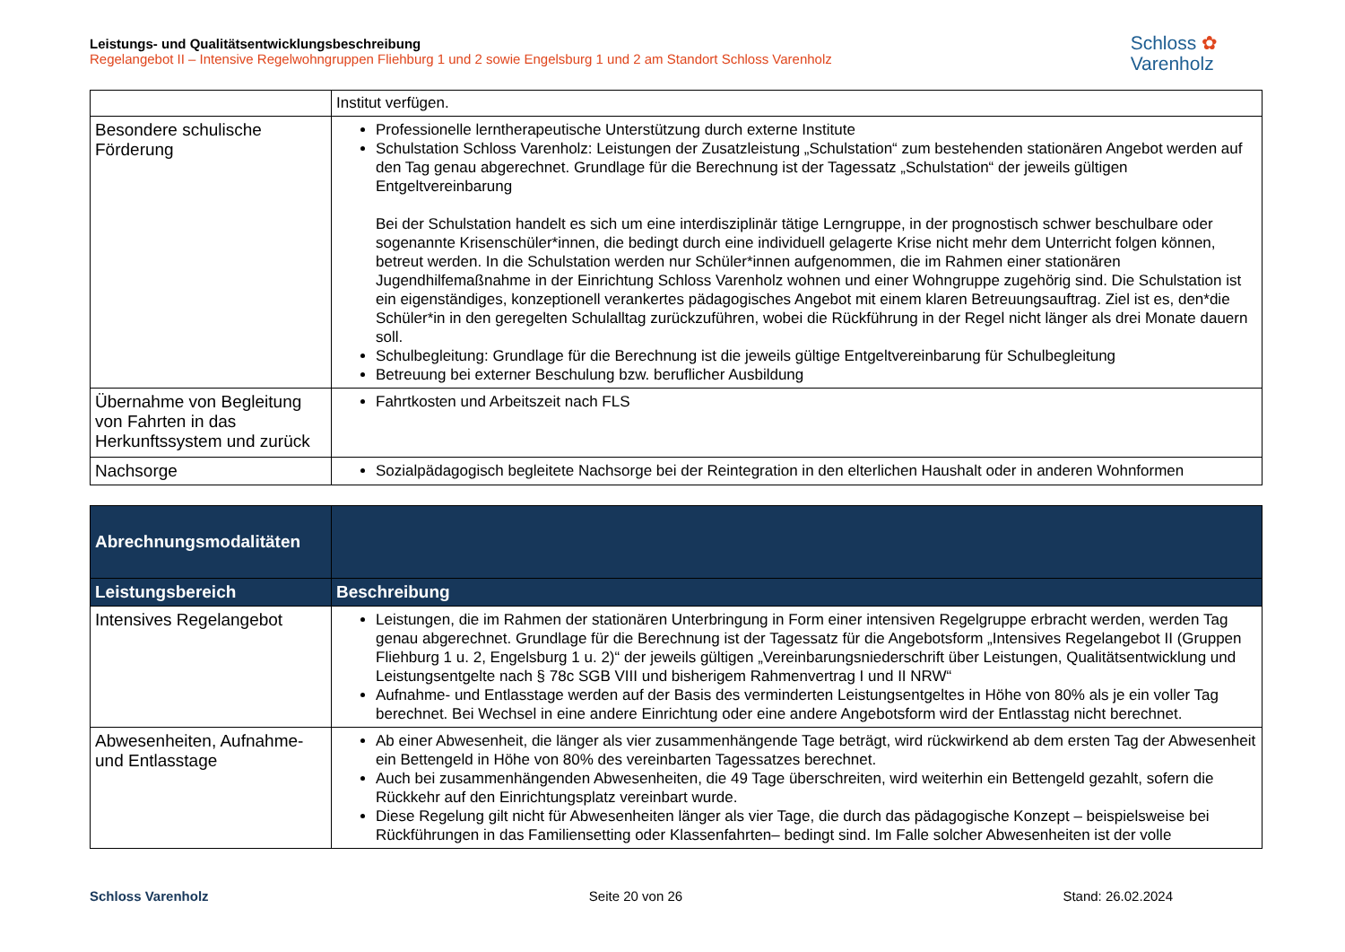Leistungs- und Qualitätsentwicklungsbeschreibung
Regelangebot II – Intensive Regelwohngruppen Fliehburg 1 und 2 sowie Engelsburg 1 und 2 am Standort Schloss Varenholz
Schloss ✿
Varenholz
| | Institut verfügen. |
| Besondere schulische Förderung | Professionelle lerntherapeutische Unterstützung durch externe Institute Schulstation Schloss Varenholz: Leistungen der Zusatzleistung „Schulstation“ zum bestehenden stationären Angebot werden auf den Tag genau abgerechnet. Grundlage für die Berechnung ist der Tagessatz „Schulstation“ der jeweils gültigen Entgeltvereinbarung Bei der Schulstation handelt es sich um eine interdisziplinär tätige Lerngruppe, in der prognostisch schwer beschulbare oder sogenannte Krisenschüler*innen, die bedingt durch eine individuell gelagerte Krise nicht mehr dem Unterricht folgen können, betreut werden. In die Schulstation werden nur Schüler*innen aufgenommen, die im Rahmen einer stationären Jugendhilfemaßnahme in der Einrichtung Schloss Varenholz wohnen und einer Wohngruppe zugehörig sind. Die Schulstation ist ein eigenständiges, konzeptionell verankertes pädagogisches Angebot mit einem klaren Betreuungsauftrag. Ziel ist es, den*die Schüler*in in den geregelten Schulalltag zurückzuführen, wobei die Rückführung in der Regel nicht länger als drei Monate dauern soll. Schulbegleitung: Grundlage für die Berechnung ist die jeweils gültige Entgeltvereinbarung für Schulbegleitung Betreuung bei externer Beschulung bzw. beruflicher Ausbildung |
| Übernahme von Begleitung von Fahrten in das Herkunftssystem und zurück | Fahrtkosten und Arbeitszeit nach FLS |
| Nachsorge | Sozialpädagogisch begleitete Nachsorge bei der Reintegration in den elterlichen Haushalt oder in anderen Wohnformen |
| Abrechnungsmodalitäten | |
| --- | --- |
| Leistungsbereich | Beschreibung |
| Intensives Regelangebot | Leistungen, die im Rahmen der stationären Unterbringung in Form einer intensiven Regelgruppe erbracht werden, werden Tag genau abgerechnet. Grundlage für die Berechnung ist der Tagessatz für die Angebotsform „Intensives Regelangebot II (Gruppen Fliehburg 1 u. 2, Engelsburg 1 u. 2)“ der jeweils gültigen „Vereinbarungsniederschrift über Leistungen, Qualitätsentwicklung und Leistungsentgelte nach § 78c SGB VIII und bisherigem Rahmenvertrag I und II NRW“ Aufnahme- und Entlasstage werden auf der Basis des verminderten Leistungsentgeltes in Höhe von 80% als je ein voller Tag berechnet. Bei Wechsel in eine andere Einrichtung oder eine andere Angebotsform wird der Entlasstag nicht berechnet. |
| Abwesenheiten, Aufnahme- und Entlasstage | Ab einer Abwesenheit, die länger als vier zusammenhängende Tage beträgt, wird rückwirkend ab dem ersten Tag der Abwesenheit ein Bettengeld in Höhe von 80% des vereinbarten Tagessatzes berechnet. Auch bei zusammenhängenden Abwesenheiten, die 49 Tage überschreiten, wird weiterhin ein Bettengeld gezahlt, sofern die Rückkehr auf den Einrichtungsplatz vereinbart wurde. Diese Regelung gilt nicht für Abwesenheiten länger als vier Tage, die durch das pädagogische Konzept – beispielsweise bei Rückführungen in das Familiensetting oder Klassenfahrten– bedingt sind. Im Falle solcher Abwesenheiten ist der volle |
Schloss Varenholz Seite 20 von 26 Stand: 26.02.2024